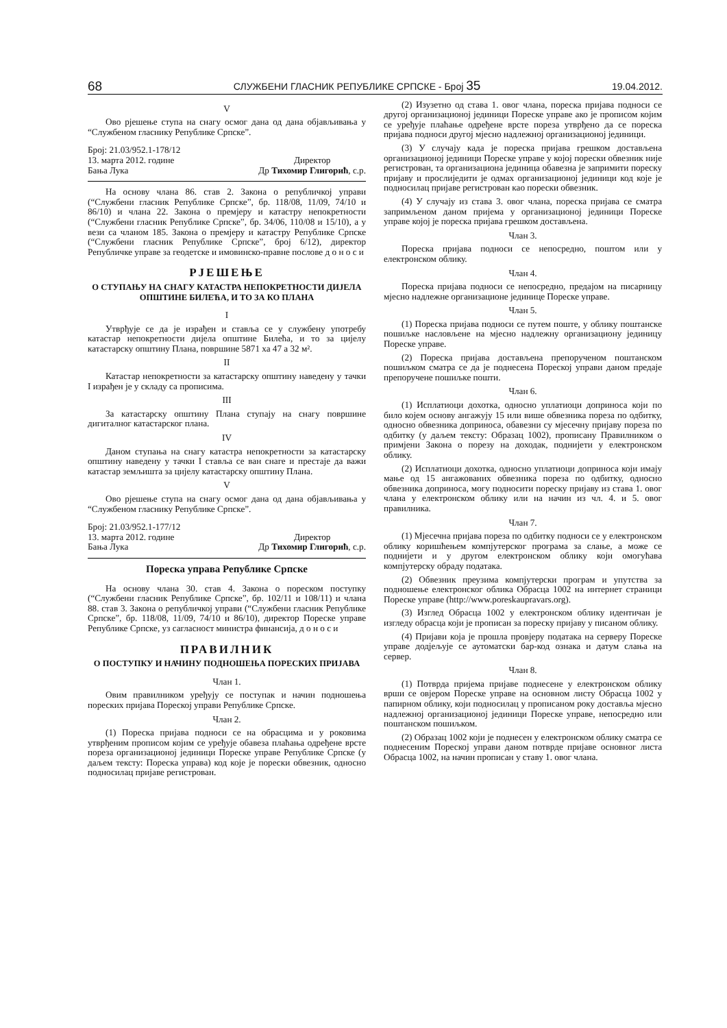68 СЛУЖБЕНИ ГЛАСНИК РЕПУБЛИКЕ СРПСКЕ - Број 35 19.04.2012.
V
Ово рјешење ступа на снагу осмог дана од дана објављивања у “Службеном гласнику Републике Српске”.
Број: 21.03/952.1-178/12
13. марта 2012. године
Бања Лука
Директор
Др Тихомир Глигорић, с.р.
На основу члана 86. став 2. Закона о републичкој управи (“Службени гласник Републике Српске”, бр. 118/08, 11/09, 74/10 и 86/10) и члана 22. Закона о премјеру и катастру непокретности (“Службени гласник Републике Српске”, бр. 34/06, 110/08 и 15/10), а у вези са чланом 185. Закона о премјеру и катастру Републике Српске (“Службени гласник Републике Српске”, број 6/12), директор Републичке управе за геодетске и имовинско-правне послове д о н о с и
РЈЕШЕЊЕ
О СТУПАЊУ НА СНАГУ КАТАСТРА НЕПОКРЕТНОСТИ ДИЈЕЛА ОПШТИНЕ БИЛЕЋА, И ТО ЗА КО ПЛАНА
I
Утврђује се да је израђен и ставља се у службену употребу катастар непокретности дијела општине Билећа, и то за цијелу катастарску општину Плана, површине 5871 ха 47 а 32 м².
II
Катастар непокретности за катастарску општину наведену у тачки I израђен је у складу са прописима.
III
За катастарску општину Плана ступају на снагу површине дигиталног катастарског плана.
IV
Даном ступања на снагу катастра непокретности за катастарску општину наведену у тачки I ставља се ван снаге и престаје да важи катастар земљишта за цијелу катастарску општину Плана.
V
Ово рјешење ступа на снагу осмог дана од дана објављивања у “Службеном гласнику Републике Српске”.
Број: 21.03/952.1-177/12
13. марта 2012. године
Бања Лука
Директор
Др Тихомир Глигорић, с.р.
Пореска управа Републике Српске
На основу члана 30. став 4. Закона о пореском поступку (“Службени гласник Републике Српске”, бр. 102/11 и 108/11) и члана 88. став 3. Закона о републичкој управи (“Службени гласник Републике Српске”, бр. 118/08, 11/09, 74/10 и 86/10), директор Пореске управе Републике Српске, уз сагласност министра финансија, д о н о с и
ПРАВИЛНИК
О ПОСТУПКУ И НАЧИНУ ПОДНОШЕЊА ПОРЕСКИХ ПРИЈАВА
Члан 1.
Овим правилником уређују се поступак и начин подношења пореских пријава Пореској управи Републике Српске.
Члан 2.
(1) Пореска пријава подноси се на обрасцима и у роковима утврђеним прописом којим се уређује обавеза плаћања одређене врсте пореза организационој јединици Пореске управе Републике Српске (у даљем тексту: Пореска управа) код које је порески обвезник, односно подносилац пријаве регистрован.
(2) Изузетно од става 1. овог члана, пореска пријава подноси се другој организационој јединици Пореске управе ако је прописом којим се уређује плаћање одређене врсте пореза утврђено да се пореска пријава подноси другој мјесно надлежној организационој јединици.
(3) У случају када је пореска пријава грешком достављена организационој јединици Пореске управе у којој порески обвезник није регистрован, та организациона јединица обавезна је запримити пореску пријаву и прослиједити је одмах организационој јединици код које је подносилац пријаве регистрован као порески обвезник.
(4) У случају из става 3. овог члана, пореска пријава се сматра запримљеном даном пријема у организационој јединици Пореске управе којој је пореска пријава грешком достављена.
Члан 3.
Пореска пријава подноси се непосредно, поштом или у електронском облику.
Члан 4.
Пореска пријава подноси се непосредно, предајом на писарницу мјесно надлежне организационе јединице Пореске управе.
Члан 5.
(1) Пореска пријава подноси се путем поште, у облику поштанске пошиљке насловљене на мјесно надлежну организациону јединицу Пореске управе.
(2) Пореска пријава достављена препорученом поштанском пошиљком сматра се да је поднесена Пореској управи даном предаје препоручене пошиљке пошти.
Члан 6.
(1) Исплатиоци дохотка, односно уплатиоци доприноса који по било којем основу ангажују 15 или више обвезника пореза по одбитку, односно обвезника доприноса, обавезни су мјесечну пријаву пореза по одбитку (у даљем тексту: Образац 1002), прописану Правилником о примјени Закона о порезу на доходак, поднијети у електронском облику.
(2) Исплатиоци дохотка, односно уплатиоци доприноса који имају мање од 15 ангажованих обвезника пореза по одбитку, односно обвезника доприноса, могу подносити пореску пријаву из става 1. овог члана у електронском облику или на начин из чл. 4. и 5. овог правилника.
Члан 7.
(1) Мјесечна пријава пореза по одбитку подноси се у електронском облику коришћењем компјутерског програма за слање, а може се поднијети и у другом електронском облику који омогућава компјутерску обраду података.
(2) Обвезник преузима компјутерски програм и упутства за подношење електронског облика Обрасца 1002 на интернет страници Пореске управе (http://www.poreskaupravars.org).
(3) Изглед Обрасца 1002 у електронском облику идентичан је изгледу обрасца који је прописан за пореску пријаву у писаном облику.
(4) Пријави која је прошла провјеру података на серверу Пореске управе додјељује се аутоматски бар-код ознака и датум слања на сервер.
Члан 8.
(1) Потврда пријема пријаве поднесене у електронском облику врши се овјером Пореске управе на основном листу Обрасца 1002 у папирном облику, који подносилац у прописаном року доставља мјесно надлежној организационој јединици Пореске управе, непосредно или поштанском пошиљком.
(2) Образац 1002 који је поднесен у електронском облику сматра се поднесеним Пореској управи даном потврде пријаве основног листа Обрасца 1002, на начин прописан у ставу 1. овог члана.